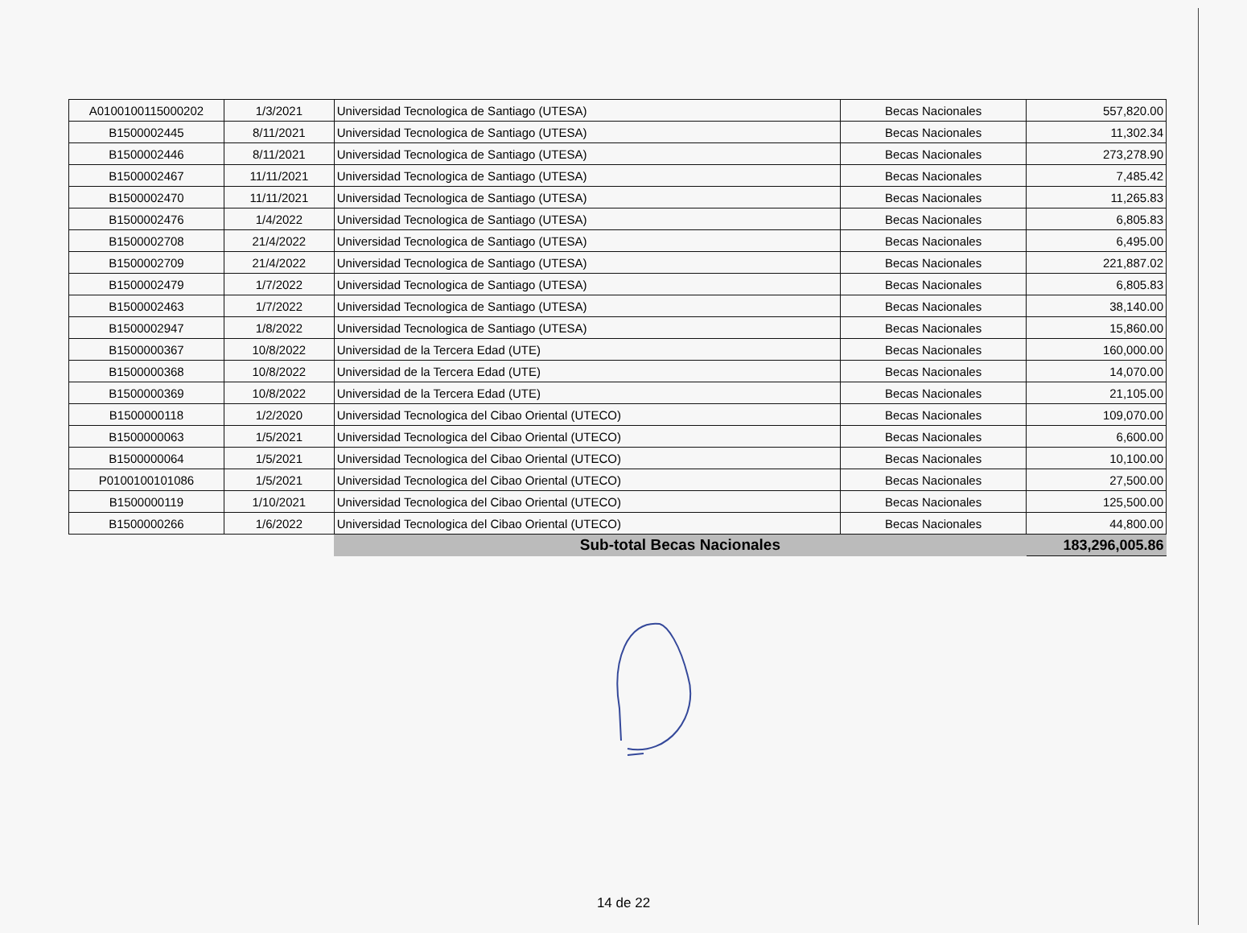| A0100100115000202 | 1/3/2021 | Universidad Tecnologica de Santiago (UTESA) | Becas Nacionales | 557,820.00 |
| B1500002445 | 8/11/2021 | Universidad Tecnologica de Santiago (UTESA) | Becas Nacionales | 11,302.34 |
| B1500002446 | 8/11/2021 | Universidad Tecnologica de Santiago (UTESA) | Becas Nacionales | 273,278.90 |
| B1500002467 | 11/11/2021 | Universidad Tecnologica de Santiago (UTESA) | Becas Nacionales | 7,485.42 |
| B1500002470 | 11/11/2021 | Universidad Tecnologica de Santiago (UTESA) | Becas Nacionales | 11,265.83 |
| B1500002476 | 1/4/2022 | Universidad Tecnologica de Santiago (UTESA) | Becas Nacionales | 6,805.83 |
| B1500002708 | 21/4/2022 | Universidad Tecnologica de Santiago (UTESA) | Becas Nacionales | 6,495.00 |
| B1500002709 | 21/4/2022 | Universidad Tecnologica de Santiago (UTESA) | Becas Nacionales | 221,887.02 |
| B1500002479 | 1/7/2022 | Universidad Tecnologica de Santiago (UTESA) | Becas Nacionales | 6,805.83 |
| B1500002463 | 1/7/2022 | Universidad Tecnologica de Santiago (UTESA) | Becas Nacionales | 38,140.00 |
| B1500002947 | 1/8/2022 | Universidad Tecnologica de Santiago (UTESA) | Becas Nacionales | 15,860.00 |
| B1500000367 | 10/8/2022 | Universidad de la Tercera Edad (UTE) | Becas Nacionales | 160,000.00 |
| B1500000368 | 10/8/2022 | Universidad de la Tercera Edad (UTE) | Becas Nacionales | 14,070.00 |
| B1500000369 | 10/8/2022 | Universidad de la Tercera Edad (UTE) | Becas Nacionales | 21,105.00 |
| B1500000118 | 1/2/2020 | Universidad Tecnologica del Cibao Oriental (UTECO) | Becas Nacionales | 109,070.00 |
| B1500000063 | 1/5/2021 | Universidad Tecnologica del Cibao Oriental (UTECO) | Becas Nacionales | 6,600.00 |
| B1500000064 | 1/5/2021 | Universidad Tecnologica del Cibao Oriental (UTECO) | Becas Nacionales | 10,100.00 |
| P0100100101086 | 1/5/2021 | Universidad Tecnologica del Cibao Oriental (UTECO) | Becas Nacionales | 27,500.00 |
| B1500000119 | 1/10/2021 | Universidad Tecnologica del Cibao Oriental (UTECO) | Becas Nacionales | 125,500.00 |
| B1500000266 | 1/6/2022 | Universidad Tecnologica del Cibao Oriental (UTECO) | Becas Nacionales | 44,800.00 |
| | | Sub-total Becas Nacionales | | 183,296,005.86 |
14 de 22